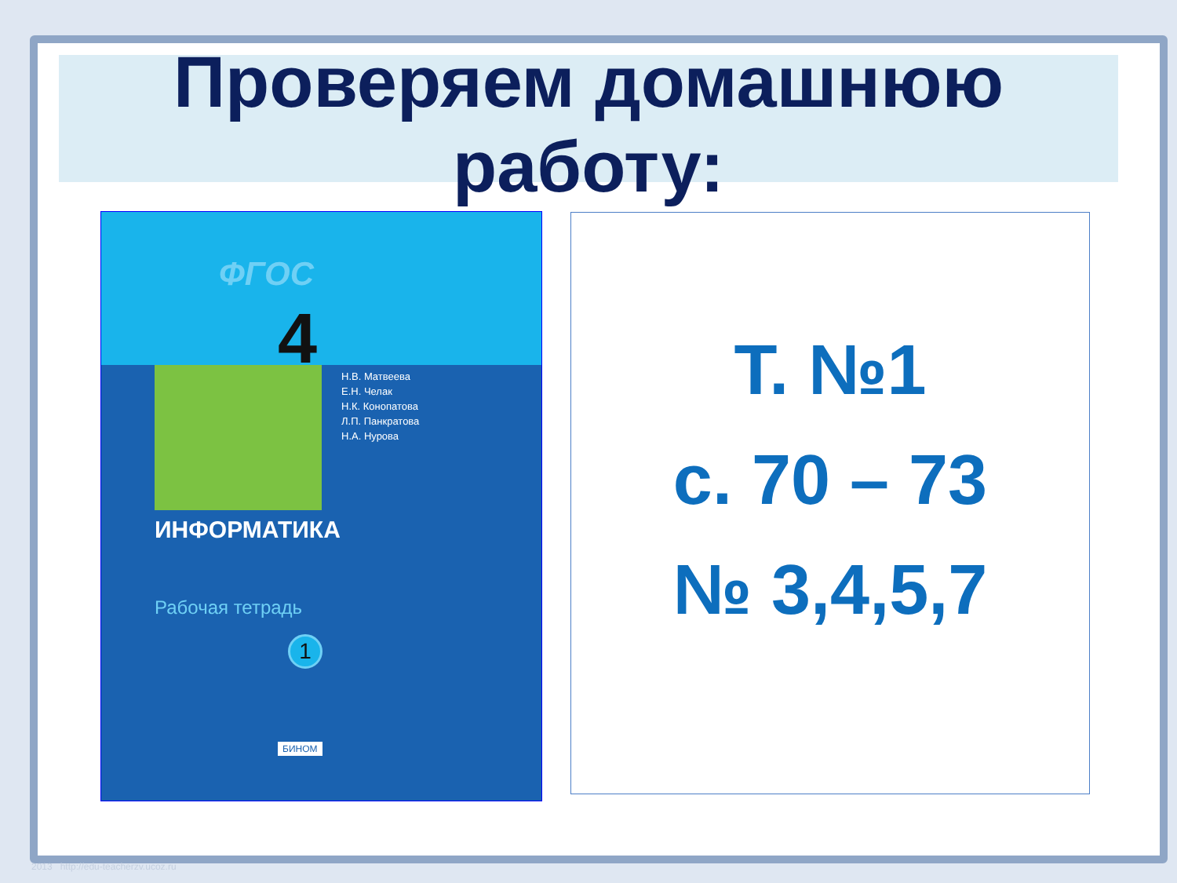Проверяем домашнюю
работу:
ФГОС
4
Н.В. Матвеева
Е.Н. Челак
Н.К. Конопатова
Л.П. Панкратова
Н.А. Нурова
ИНФОРМАТИКА
Рабочая тетрадь
1
БИНОМ
Т. №1
с. 70 – 73
№ 3,4,5,7
2013 http://edu-teacherzv.ucoz.ru